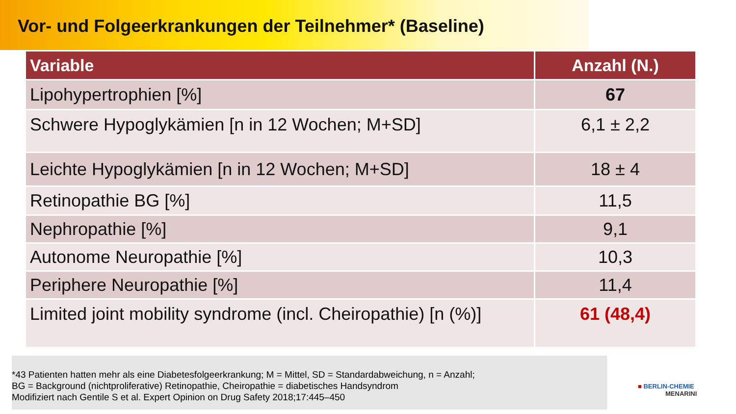Vor- und Folgeerkrankungen der Teilnehmer* (Baseline)
| Variable | Anzahl (N.) |
| --- | --- |
| Lipohypertrophien [%] | 67 |
| Schwere Hypoglykämien [n in 12 Wochen; M+SD] | 6,1 ± 2,2 |
| Leichte Hypoglykämien [n in 12 Wochen; M+SD] | 18 ± 4 |
| Retinopathie BG [%] | 11,5 |
| Nephropathie [%] | 9,1 |
| Autonome Neuropathie [%] | 10,3 |
| Periphere Neuropathie [%] | 11,4 |
| Limited joint mobility syndrome (incl. Cheiropathie) [n (%)] | 61 (48,4) |
*43 Patienten hatten mehr als eine Diabetesfolgeerkrankung; M = Mittel, SD = Standardabweichung, n = Anzahl;
BG = Background (nichtproliferative) Retinopathie, Cheiropathie = diabetisches Handsyndrom
Modifiziert nach Gentile S et al. Expert Opinion on Drug Safety 2018;17:445–450
■ BERLIN-CHEMIE
MENARINI